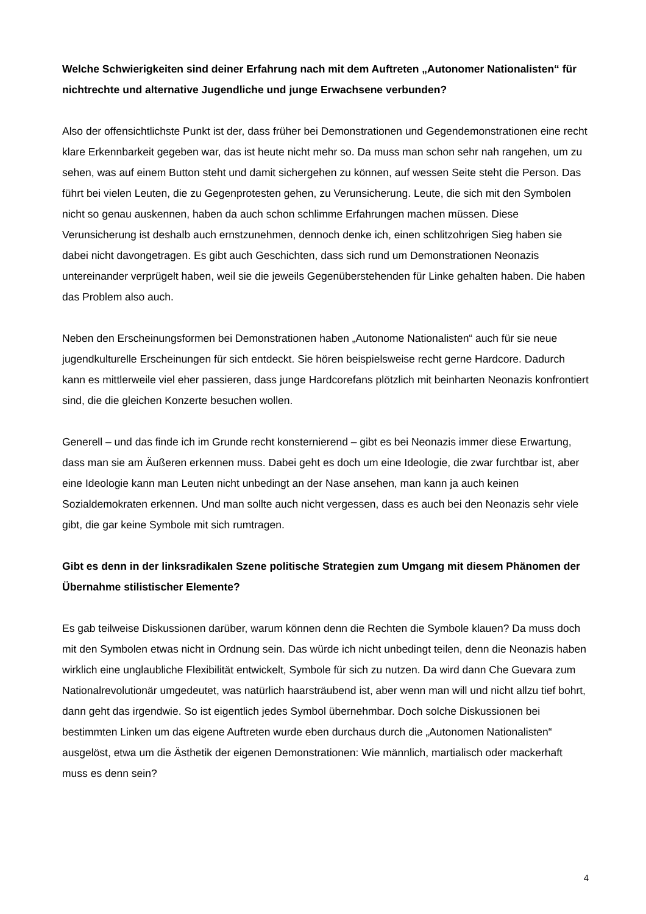Welche Schwierigkeiten sind deiner Erfahrung nach mit dem Auftreten „Autonomer Nationalisten“ für nichtrechte und alternative Jugendliche und junge Erwachsene verbunden?
Also der offensichtlichste Punkt ist der, dass früher bei Demonstrationen und Gegendemonstrationen eine recht klare Erkennbarkeit gegeben war, das ist heute nicht mehr so. Da muss man schon sehr nah rangehen, um zu sehen, was auf einem Button steht und damit sichergehen zu können, auf wessen Seite steht die Person. Das führt bei vielen Leuten, die zu Gegenprotesten gehen, zu Verunsicherung. Leute, die sich mit den Symbolen nicht so genau auskennen, haben da auch schon schlimme Erfahrungen machen müssen. Diese Verunsicherung ist deshalb auch ernstzunehmen, dennoch denke ich, einen schlitzohrigen Sieg haben sie dabei nicht davongetragen. Es gibt auch Geschichten, dass sich rund um Demonstrationen Neonazis untereinander verprügelt haben, weil sie die jeweils Gegenüberstehenden für Linke gehalten haben. Die haben das Problem also auch.
Neben den Erscheinungsformen bei Demonstrationen haben „Autonome Nationalisten“ auch für sie neue jugendkulturelle Erscheinungen für sich entdeckt. Sie hören beispielsweise recht gerne Hardcore. Dadurch kann es mittlerweile viel eher passieren, dass junge Hardcorefans plötzlich mit beinharten Neonazis konfrontiert sind, die die gleichen Konzerte besuchen wollen.
Generell – und das finde ich im Grunde recht konsternierend – gibt es bei Neonazis immer diese Erwartung, dass man sie am Äußeren erkennen muss. Dabei geht es doch um eine Ideologie, die zwar furchtbar ist, aber eine Ideologie kann man Leuten nicht unbedingt an der Nase ansehen, man kann ja auch keinen Sozialdemokraten erkennen. Und man sollte auch nicht vergessen, dass es auch bei den Neonazis sehr viele gibt, die gar keine Symbole mit sich rumtragen.
Gibt es denn in der linksradikalen Szene politische Strategien zum Umgang mit diesem Phänomen der Übernahme stilistischer Elemente?
Es gab teilweise Diskussionen darüber, warum können denn die Rechten die Symbole klauen? Da muss doch mit den Symbolen etwas nicht in Ordnung sein. Das würde ich nicht unbedingt teilen, denn die Neonazis haben wirklich eine unglaubliche Flexibilität entwickelt, Symbole für sich zu nutzen. Da wird dann Che Guevara zum Nationalrevolutionär umgedeutet, was natürlich haarsträubend ist, aber wenn man will und nicht allzu tief bohrt, dann geht das irgendwie. So ist eigentlich jedes Symbol übernehmbar. Doch solche Diskussionen bei bestimmten Linken um das eigene Auftreten wurde eben durchaus durch die „Autonomen Nationalisten“ ausgelöst, etwa um die Ästhetik der eigenen Demonstrationen: Wie männlich, martialisch oder mackerhaft muss es denn sein?
4